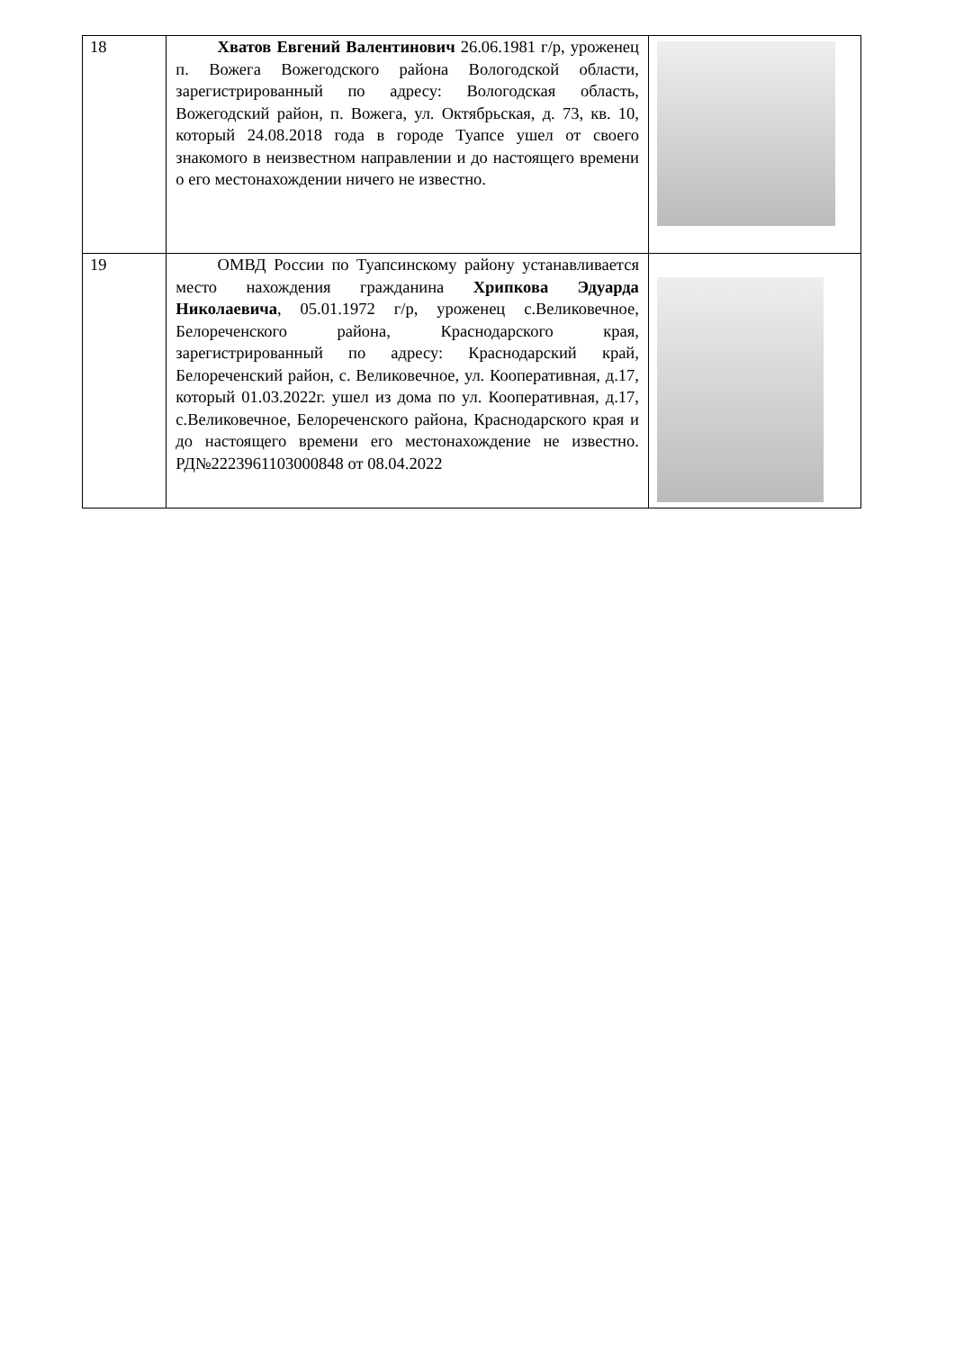| 18 | Хватов Евгений Валентинович 26.06.1981 г/р, уроженец п. Вожега Вожегодского района Вологодской области, зарегистрированный по адресу: Вологодская область, Вожегодский район, п. Вожега, ул. Октябрьская, д. 73, кв. 10, который 24.08.2018 года в городе Туапсе ушел от своего знакомого в неизвестном направлении и до настоящего времени о его местонахождении ничего не известно. | |
| 19 | ОМВД России по Туапсинскому району устанавливается место нахождения гражданина Хрипкова Эдуарда Николаевича , 05.01.1972 г/р, уроженец с.Великовечное, Белореченского района, Краснодарского края, зарегистрированный по адресу: Краснодарский край, Белореченский район, с. Великовечное, ул. Кооперативная, д.17, который 01.03.2022г. ушел из дома по ул. Кооперативная, д.17, с.Великовечное, Белореченского района, Краснодарского края и до настоящего времени его местонахождение не известно. РД№2223961103000848 от 08.04.2022 | |